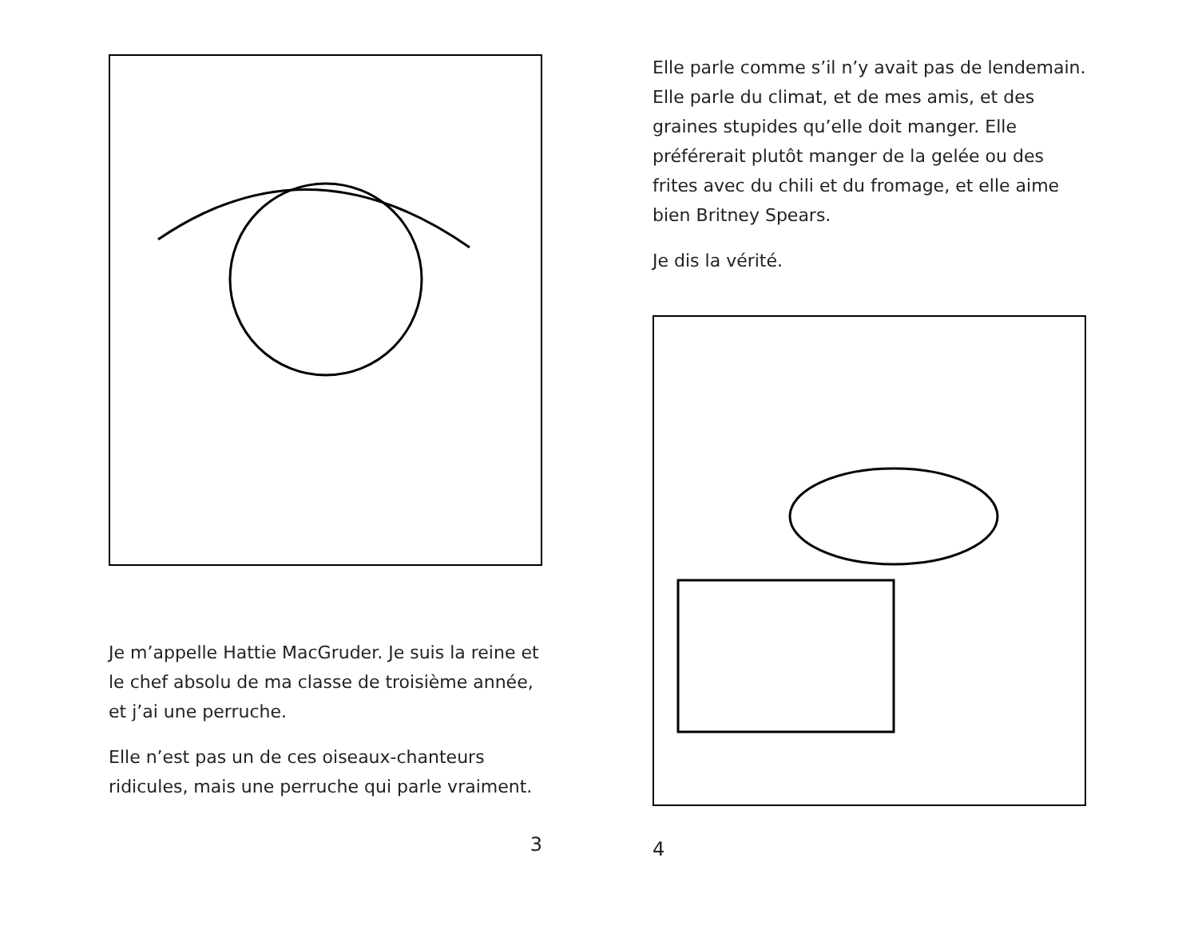Je m’appelle Hattie MacGruder. Je suis la reine et le chef absolu de ma classe de troisième année, et j’ai une perruche.
Elle n’est pas un de ces oiseaux-chanteurs ridicules, mais une perruche qui parle vraiment.
3
Elle parle comme s’il n’y avait pas de lendemain. Elle parle du climat, et de mes amis, et des graines stupides qu’elle doit manger. Elle préférerait plutôt manger de la gelée ou des frites avec du chili et du fromage, et elle aime bien Britney Spears.
Je dis la vérité.
4